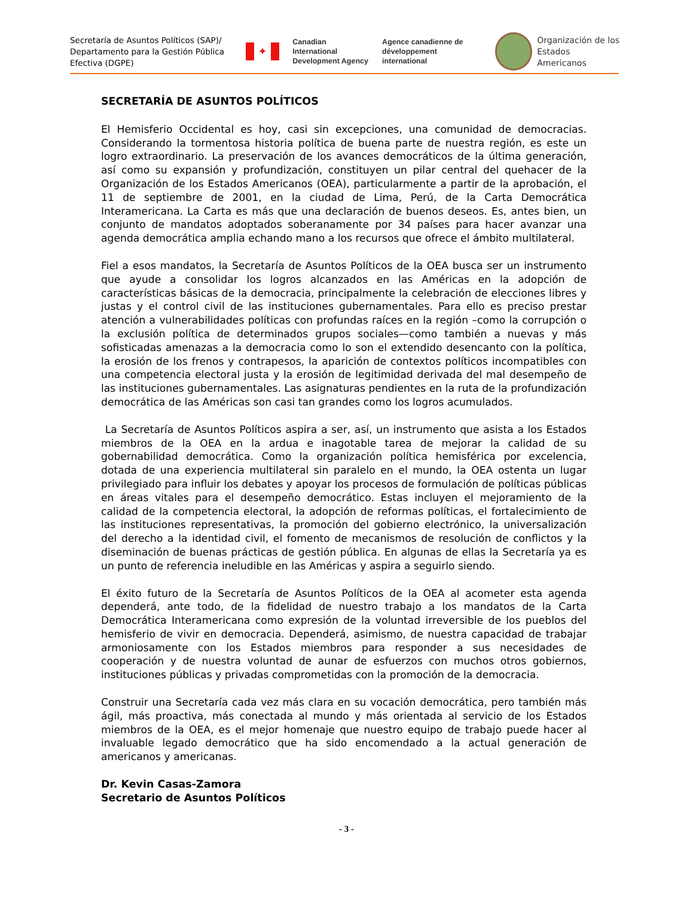Secretaría de Asuntos Políticos (SAP)/
Departamento para la Gestión Pública
Efectiva (DGPE)
✦
Canadian International
Development Agency
Agence canadienne de
développement international
Organización de los
Estados Americanos
SECRETARÍA DE ASUNTOS POLÍTICOS
El Hemisferio Occidental es hoy, casi sin excepciones, una comunidad de democracias. Considerando la tormentosa historia política de buena parte de nuestra región, es este un logro extraordinario. La preservación de los avances democráticos de la última generación, así como su expansión y profundización, constituyen un pilar central del quehacer de la Organización de los Estados Americanos (OEA), particularmente a partir de la aprobación, el 11 de septiembre de 2001, en la ciudad de Lima, Perú, de la Carta Democrática Interamericana. La Carta es más que una declaración de buenos deseos. Es, antes bien, un conjunto de mandatos adoptados soberanamente por 34 países para hacer avanzar una agenda democrática amplia echando mano a los recursos que ofrece el ámbito multilateral.
Fiel a esos mandatos, la Secretaría de Asuntos Políticos de la OEA busca ser un instrumento que ayude a consolidar los logros alcanzados en las Américas en la adopción de características básicas de la democracia, principalmente la celebración de elecciones libres y justas y el control civil de las instituciones gubernamentales. Para ello es preciso prestar atención a vulnerabilidades políticas con profundas raíces en la región –como la corrupción o la exclusión política de determinados grupos sociales—como también a nuevas y más sofisticadas amenazas a la democracia como lo son el extendido desencanto con la política, la erosión de los frenos y contrapesos, la aparición de contextos políticos incompatibles con una competencia electoral justa y la erosión de legitimidad derivada del mal desempeño de las instituciones gubernamentales. Las asignaturas pendientes en la ruta de la profundización democrática de las Américas son casi tan grandes como los logros acumulados.
La Secretaría de Asuntos Políticos aspira a ser, así, un instrumento que asista a los Estados miembros de la OEA en la ardua e inagotable tarea de mejorar la calidad de su gobernabilidad democrática. Como la organización política hemisférica por excelencia, dotada de una experiencia multilateral sin paralelo en el mundo, la OEA ostenta un lugar privilegiado para influir los debates y apoyar los procesos de formulación de políticas públicas en áreas vitales para el desempeño democrático. Estas incluyen el mejoramiento de la calidad de la competencia electoral, la adopción de reformas políticas, el fortalecimiento de las instituciones representativas, la promoción del gobierno electrónico, la universalización del derecho a la identidad civil, el fomento de mecanismos de resolución de conflictos y la diseminación de buenas prácticas de gestión pública. En algunas de ellas la Secretaría ya es un punto de referencia ineludible en las Américas y aspira a seguirlo siendo.
El éxito futuro de la Secretaría de Asuntos Políticos de la OEA al acometer esta agenda dependerá, ante todo, de la fidelidad de nuestro trabajo a los mandatos de la Carta Democrática Interamericana como expresión de la voluntad irreversible de los pueblos del hemisferio de vivir en democracia. Dependerá, asimismo, de nuestra capacidad de trabajar armoniosamente con los Estados miembros para responder a sus necesidades de cooperación y de nuestra voluntad de aunar de esfuerzos con muchos otros gobiernos, instituciones públicas y privadas comprometidas con la promoción de la democracia.
Construir una Secretaría cada vez más clara en su vocación democrática, pero también más ágil, más proactiva, más conectada al mundo y más orientada al servicio de los Estados miembros de la OEA, es el mejor homenaje que nuestro equipo de trabajo puede hacer al invaluable legado democrático que ha sido encomendado a la actual generación de americanos y americanas.
Dr. Kevin Casas-Zamora
Secretario de Asuntos Políticos
- 3 -